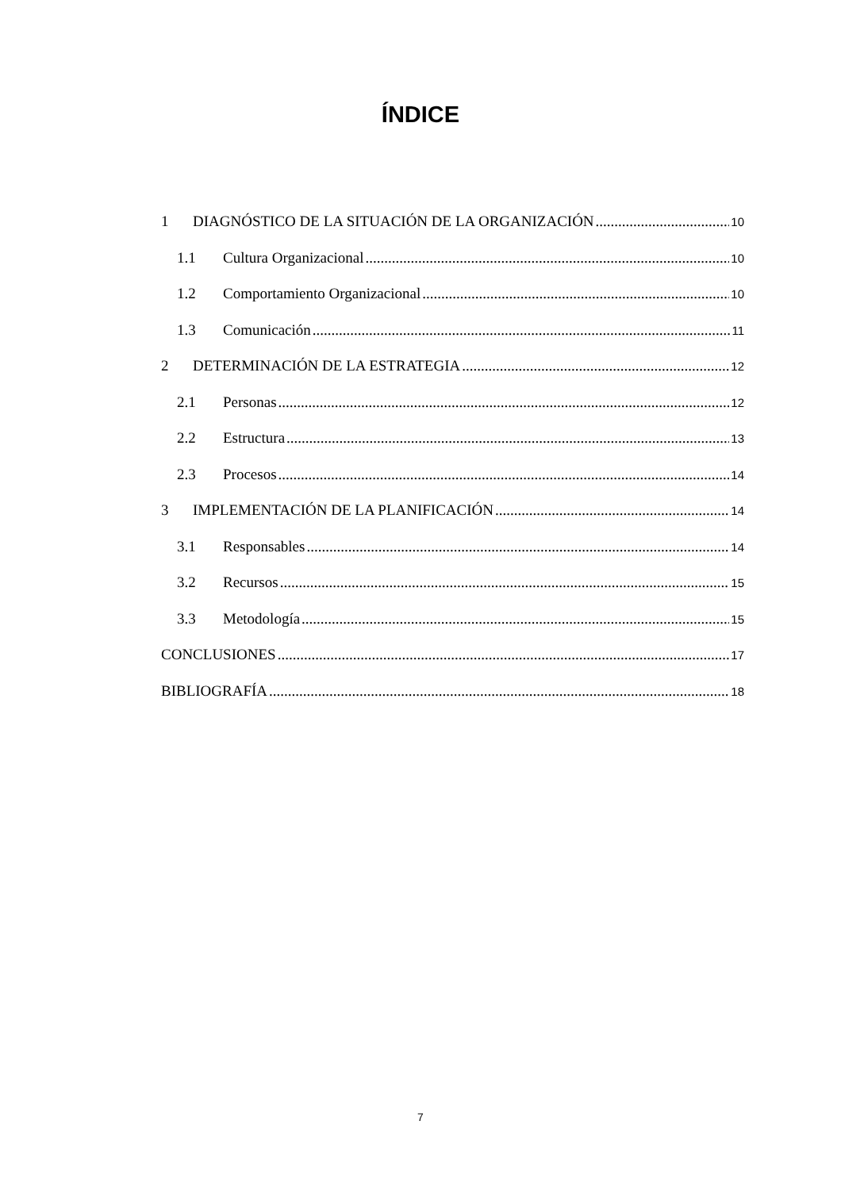ÍNDICE
1 DIAGNÓSTICO DE LA SITUACIÓN DE LA ORGANIZACIÓN 10
1.1 Cultura Organizacional 10
1.2 Comportamiento Organizacional 10
1.3 Comunicación 11
2 DETERMINACIÓN DE LA ESTRATEGIA 12
2.1 Personas 12
2.2 Estructura 13
2.3 Procesos 14
3 IMPLEMENTACIÓN DE LA PLANIFICACIÓN 14
3.1 Responsables 14
3.2 Recursos 15
3.3 Metodología 15
CONCLUSIONES 17
BIBLIOGRAFÍA 18
7